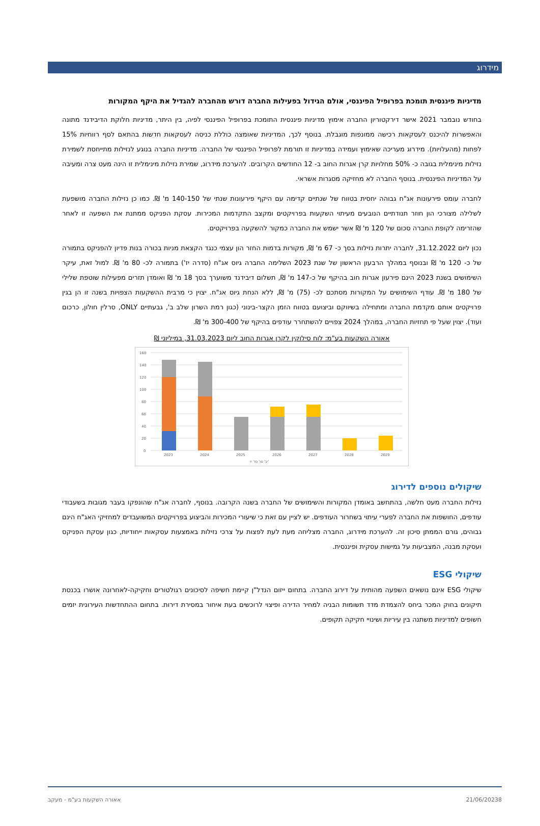מידרוג
מדיניות פיננסית תומכת בפרופיל הפיננסי, אולם הגידול בפעילות החברה דורש מהחברה להגדיל את היקף המקורות
בחודש נובמבר 2021 אישר דירקטוריון החברה אימוץ מדיניות פיננסית התומכת בפרופיל הפיננסי לפיה, בין היתר, מדיניות חלוקת הדיבידנד מתונה והאפשרות להיכנס לעסקאות רכישה ממונפות מוגבלת. בנוסף לכך, המדיניות שאומצה כוללת כניסה לעסקאות חדשות בהתאם לסף רווחיות 15% לפחות (מהעלויות). מידרוג מעריכה שאימוץ ועמידה במדיניות זו תורמת לפרופיל הפיננסי של החברה. מדיניות החברה בנוגע לנזילות מתייחסת לשמירת נזילות מינימלית בגובה כ- 50% מחלויות קרן אגרות החוב ב- 12 החודשים הקרובים. להערכת מידרוג, שמירת נזילות מינימלית זו הינה מעט צרה ומעיבה על המדיניות הפיננסית. בנוסף החברה לא מחזיקה מסגרות אשראי.
לחברה עומס פירעונות אג"ח גבוהה יחסית בטווח של שנתיים קדימה עם היקף פירעונות שנתי של 140-150 מ' ₪. כמו כן נזילות החברה מושפעת לשלילה מצורכי הון חוזר תנודתיים הנובעים מעיתוי השקעות בפרויקטים ומקצב התקדמות המכירות. עסקת הפניקס ממתנת את השפעה זו לאחר שהזרימה לקופת החברה סכום של 120 מ' ₪ אשר ישמש את החברה כמקור להשקעה בפרויקטים.
נכון ליום 31.12.2022, לחברה יתרות נזילות בסך כ- 67 מ' ₪, מקורות בדמות החזר הון עצמי כנגד הקצאת מניות בכורה בנות פדיון להפניקס בתמורה של כ- 120 מ' ₪ ובנוסף במהלך הרבעון הראשון של שנת 2023 השלימה החברה גיוס אג"ח (סדרה יז') בתמורה לכ- 80 מ' ₪. למול זאת, עיקר השימושים בשנת 2023 הינם פירעון אגרות חוב בהיקף של כ-147 מ' ₪, תשלום דיבידנד משוערך בסך 18 מ' ₪ ואומדן תזרים מפעילות שוטפת שלילי של 180 מ' ₪. עודף השימושים על המקורות מסתכם לכ- (75) מ' ₪, ללא הנחת גיוס אג"ח. יצוין כי מרבית ההשקעות הצפויות בשנה זו הן בגין פרויקטים אותם מקדמת החברה ומתחילה בשיווקם וביצועם בטווח הזמן הקצר-בינוני (כגון רמת השרון שלב ב', גבעתיים ONLY, סרלין חולון, כרכום ועוד). יצוין שעל פי תחזיות החברה, במהלך 2024 צפויים להשתחרר עודפים בהיקף של 300-400 מ' ₪.
אאורה השקעות בע"מ: לוח סילוקין לקרן אגרות החוב ליום 31.03.2023, במיליוני ₪
160
140
120
100
80
60
40
20
0
2023
2024
2025
2026
2027
2028
2029
יב' טו' טז' יז'
שיקולים נוספים לדירוג
נזילות החברה מעט חלשה, בהתחשב באומדן המקורות והשימושים של החברה בשנה הקרובה. בנוסף, לחברה אג"ח שהונפקו בעבר מגובות בשעבודי עודפים, החושפות את החברה לפערי עיתוי בשחרור העודפים. יש לציין עם זאת כי שיעורי המכירות והביצוע בפרויקטים המשועבדים למחזיקי האג"ח הינם גבוהים, גורם הממתן סיכון זה. להערכת מידרוג, החברה מצליחה מעת לעת לפצות על צרכי נזילות באמצעות עסקאות ייחודיות, כגון עסקת הפניקס ועסקת מבנה, המצביעות על גמישות עסקית ופיננסית.
שיקולי ESG
שיקולי ESG אינם נושאים השפעה מהותית על דירוג החברה. בתחום ייזום הנדל"ן קיימת חשיפה לסיכונים רגולטורים וחקיקה-לאחרונה אושרו בכנסת תיקונים בחוק המכר ביחס להצמדת מדד תשומות הבניה למחיר הדירה ופיצוי לרוכשים בעת איחור במסירת דירות. בתחום ההתחדשות העירונית יזמים חשופים למדיניות משתנה בין עיריות ושינויי חקיקה תקופים.
8 21/06/2023 אאורה השקעות בע"מ - מעקב